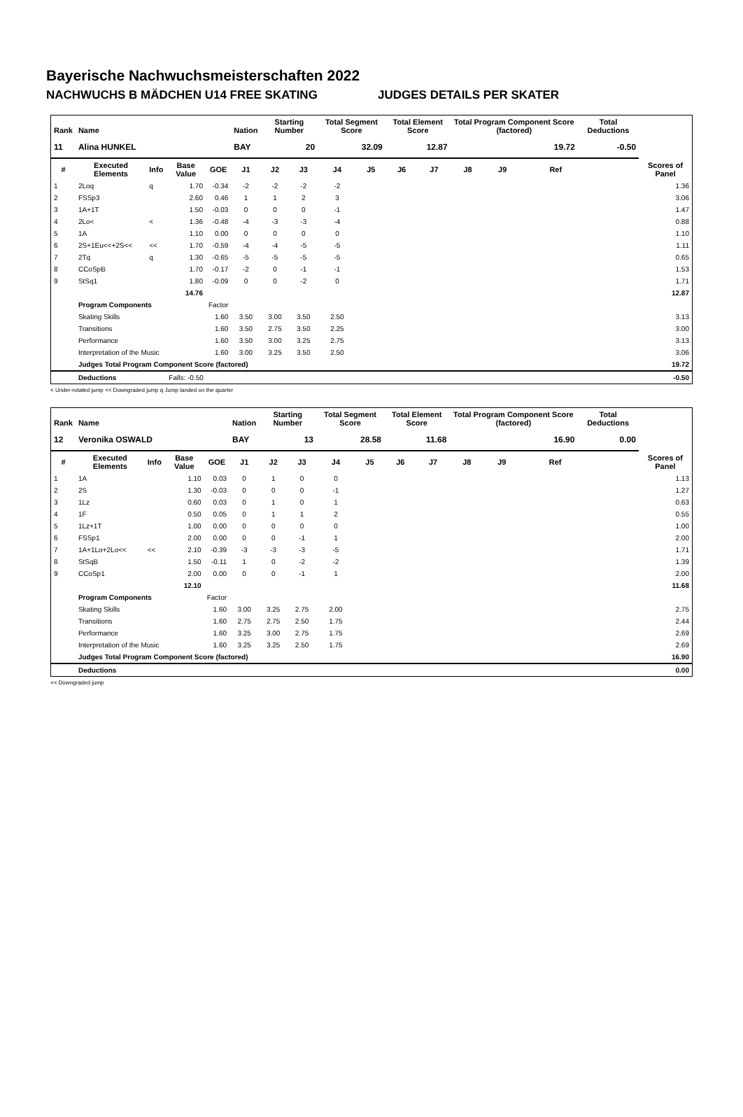Bayerische Nachwuchsmeisterschaften 2022
NACHWUCHS B MÄDCHEN U14 FREE SKATING JUDGES DETAILS PER SKATER
| Rank | Name | | | | Nation | Starting Number | | Total Segment Score | | Total Element Score | | Total Program Component Score (factored) | | | | Total Deductions | |
| --- | --- | --- | --- | --- | --- | --- | --- | --- | --- | --- | --- | --- | --- | --- | --- | --- | --- |
| 11 | Alina HUNKEL | | | | BAY | 20 | | 32.09 | | 12.87 | | 19.72 | | | | -0.50 | |
| # | Executed Elements | Info | Base Value | GOE | J1 | J2 | J3 | J4 | J5 | J6 | J7 | J8 | J9 | | Ref | | Scores of Panel |
| 1 | 2Loq | q | 1.70 | -0.34 | -2 | -2 | -2 | -2 | | | | | | | | | 1.36 |
| 2 | FSSp3 | | 2.60 | 0.46 | 1 | 1 | 2 | 3 | | | | | | | | | 3.06 |
| 3 | 1A+1T | | 1.50 | -0.03 | 0 | 0 | 0 | -1 | | | | | | | | | 1.47 |
| 4 | 2Lo< | < | 1.36 | -0.48 | -4 | -3 | -3 | -4 | | | | | | | | | 0.88 |
| 5 | 1A | | 1.10 | 0.00 | 0 | 0 | 0 | 0 | | | | | | | | | 1.10 |
| 6 | 2S+1Eu<<+2S<< | << | 1.70 | -0.59 | -4 | -4 | -5 | -5 | | | | | | | | | 1.11 |
| 7 | 2Tq | q | 1.30 | -0.65 | -5 | -5 | -5 | -5 | | | | | | | | | 0.65 |
| 8 | CCoSpB | | 1.70 | -0.17 | -2 | 0 | -1 | -1 | | | | | | | | | 1.53 |
| 9 | StSq1 | | 1.80 | -0.09 | 0 | 0 | -2 | 0 | | | | | | | | | 1.71 |
| | | | 14.76 | | | | | | | | | | | | | | 12.87 |
| | Program Components | | | Factor | | | | | | | | | | | | | |
| | Skating Skills | | | 1.60 | 3.50 | 3.00 | 3.50 | 2.50 | | | | | | | | | 3.13 |
| | Transitions | | | 1.60 | 3.50 | 2.75 | 3.50 | 2.25 | | | | | | | | | 3.00 |
| | Performance | | | 1.60 | 3.50 | 3.00 | 3.25 | 2.75 | | | | | | | | | 3.13 |
| | Interpretation of the Music | | | 1.60 | 3.00 | 3.25 | 3.50 | 2.50 | | | | | | | | | 3.06 |
| | Judges Total Program Component Score (factored) | | | | | | | | | | | | | | | | 19.72 |
| | Deductions | | Falls: -0.50 | | | | | | | | | | | | | | -0.50 |
< Under-rotated jump << Downgraded jump q Jump landed on the quarter
| Rank | Name | | | | Nation | Starting Number | | Total Segment Score | | Total Element Score | | Total Program Component Score (factored) | | | | Total Deductions | |
| --- | --- | --- | --- | --- | --- | --- | --- | --- | --- | --- | --- | --- | --- | --- | --- | --- | --- |
| 12 | Veronika OSWALD | | | | BAY | 13 | | 28.58 | | 11.68 | | 16.90 | | | | 0.00 | |
| # | Executed Elements | Info | Base Value | GOE | J1 | J2 | J3 | J4 | J5 | J6 | J7 | J8 | J9 | | Ref | | Scores of Panel |
| 1 | 1A | | 1.10 | 0.03 | 0 | 1 | 0 | 0 | | | | | | | | | 1.13 |
| 2 | 2S | | 1.30 | -0.03 | 0 | 0 | 0 | -1 | | | | | | | | | 1.27 |
| 3 | 1Lz | | 0.60 | 0.03 | 0 | 1 | 0 | 1 | | | | | | | | | 0.63 |
| 4 | 1F | | 0.50 | 0.05 | 0 | 1 | 1 | 2 | | | | | | | | | 0.55 |
| 5 | 1Lz+1T | | 1.00 | 0.00 | 0 | 0 | 0 | 0 | | | | | | | | | 1.00 |
| 6 | FSSp1 | | 2.00 | 0.00 | 0 | 0 | -1 | 1 | | | | | | | | | 2.00 |
| 7 | 1A+1Lo+2Lo<< | << | 2.10 | -0.39 | -3 | -3 | -3 | -5 | | | | | | | | | 1.71 |
| 8 | StSqB | | 1.50 | -0.11 | 1 | 0 | -2 | -2 | | | | | | | | | 1.39 |
| 9 | CCoSp1 | | 2.00 | 0.00 | 0 | 0 | -1 | 1 | | | | | | | | | 2.00 |
| | | | 12.10 | | | | | | | | | | | | | | 11.68 |
| | Program Components | | | Factor | | | | | | | | | | | | | |
| | Skating Skills | | | 1.60 | 3.00 | 3.25 | 2.75 | 2.00 | | | | | | | | | 2.75 |
| | Transitions | | | 1.60 | 2.75 | 2.75 | 2.50 | 1.75 | | | | | | | | | 2.44 |
| | Performance | | | 1.60 | 3.25 | 3.00 | 2.75 | 1.75 | | | | | | | | | 2.69 |
| | Interpretation of the Music | | | 1.60 | 3.25 | 3.25 | 2.50 | 1.75 | | | | | | | | | 2.69 |
| | Judges Total Program Component Score (factored) | | | | | | | | | | | | | | | | 16.90 |
| | Deductions | | | | | | | | | | | | | | | | 0.00 |
<< Downgraded jump